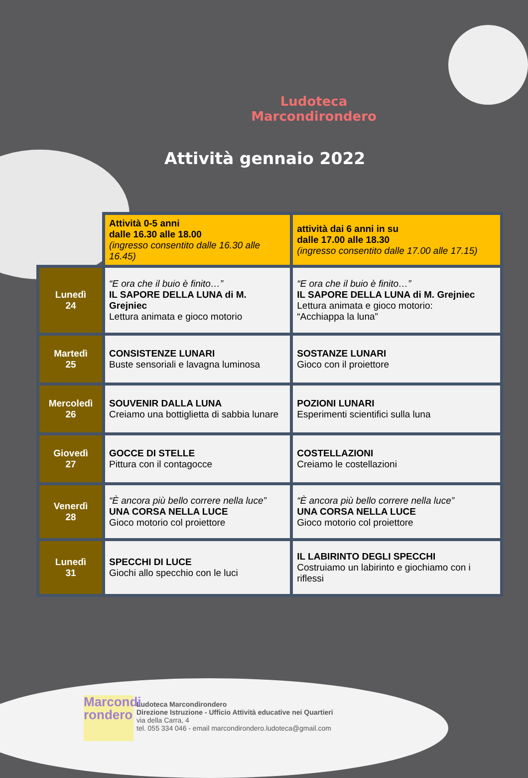Ludoteca Marcondirondero
Attività gennaio 2022
| | Attività 0-5 anni dalle 16.30 alle 18.00 (ingresso consentito dalle 16.30 alle 16.45) | attività dai 6 anni in su dalle 17.00 alle 18.30 (ingresso consentito dalle 17.00 alle 17.15) |
| --- | --- | --- |
| Lunedì 24 | “E ora che il buio è finito…” IL SAPORE DELLA LUNA di M. Grejniec Lettura animata e gioco motorio | “E ora che il buio è finito…” IL SAPORE DELLA LUNA di M. Grejniec Lettura animata e gioco motorio: “Acchiappa la luna” |
| Martedì 25 | CONSISTENZE LUNARI Buste sensoriali e lavagna luminosa | SOSTANZE LUNARI Gioco con il proiettore |
| Mercoledì 26 | SOUVENIR DALLA LUNA Creiamo una bottiglietta di sabbia lunare | POZIONI LUNARI Esperimenti scientifici sulla luna |
| Giovedì 27 | GOCCE DI STELLE Pittura con il contagocce | COSTELLAZIONI Creiamo le costellazioni |
| Venerdì 28 | “È ancora più bello correre nella luce” UNA CORSA NELLA LUCE Gioco motorio col proiettore | “È ancora più bello correre nella luce” UNA CORSA NELLA LUCE Gioco motorio col proiettore |
| Lunedì 31 | SPECCHI DI LUCE Giochi allo specchio con le luci | IL LABIRINTO DEGLI SPECCHI Costruiamo un labirinto e giochiamo con i riflessi |
Marcondi
rondero
Ludoteca Marcondirondero
Direzione Istruzione - Ufficio Attività educative nei Quartieri
via della Carra, 4
tel. 055 334 046 - email marcondirondero.ludoteca@gmail.com